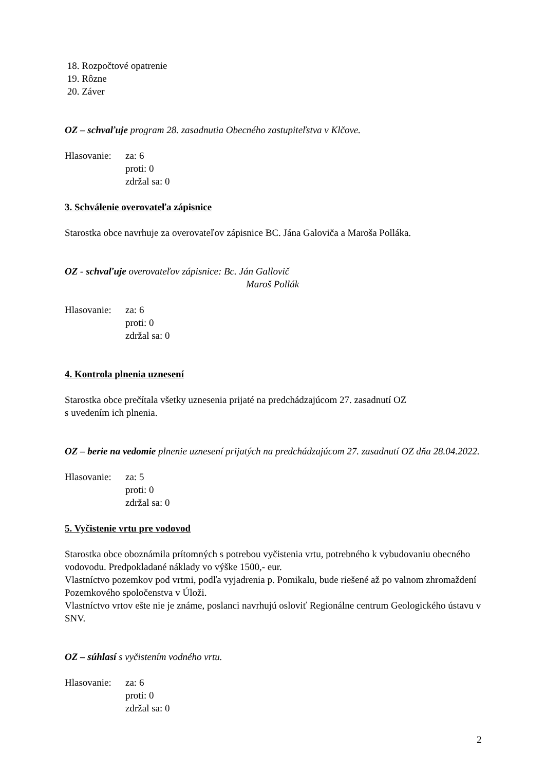18. Rozpočtové opatrenie
19. Rôzne
20. Záver
OZ – schvaľuje program 28. zasadnutia Obecného zastupiteľstva v Klčove.
Hlasovanie:
za: 6
proti: 0
zdržal sa: 0
3. Schválenie overovateľa zápisnice
Starostka obce navrhuje za overovateľov zápisnice BC. Jána Galoviča a Maroša Polláka.
OZ - schvaľuje overovateľov zápisnice: Bc. Ján Gallovič
Maroš Pollák
Hlasovanie:
za: 6
proti: 0
zdržal sa: 0
4. Kontrola plnenia uznesení
Starostka obce prečítala všetky uznesenia prijaté na predchádzajúcom 27. zasadnutí OZ
s uvedením ich plnenia.
OZ – berie na vedomie plnenie uznesení prijatých na predchádzajúcom 27. zasadnutí OZ dňa 28.04.2022.
Hlasovanie:
za: 5
proti: 0
zdržal sa: 0
5. Vyčistenie vrtu pre vodovod
Starostka obce oboznámila prítomných s potrebou vyčistenia vrtu, potrebného k vybudovaniu obecného vodovodu. Predpokladané náklady vo výške 1500,- eur.
Vlastníctvo pozemkov pod vrtmi, podľa vyjadrenia p. Pomikalu, bude riešené až po valnom zhromaždení Pozemkového spoločenstva v Úloži.
Vlastníctvo vrtov ešte nie je známe, poslanci navrhujú osloviť Regionálne centrum Geologického ústavu v SNV.
OZ – súhlasí s vyčistením vodného vrtu.
Hlasovanie:
za: 6
proti: 0
zdržal sa: 0
2